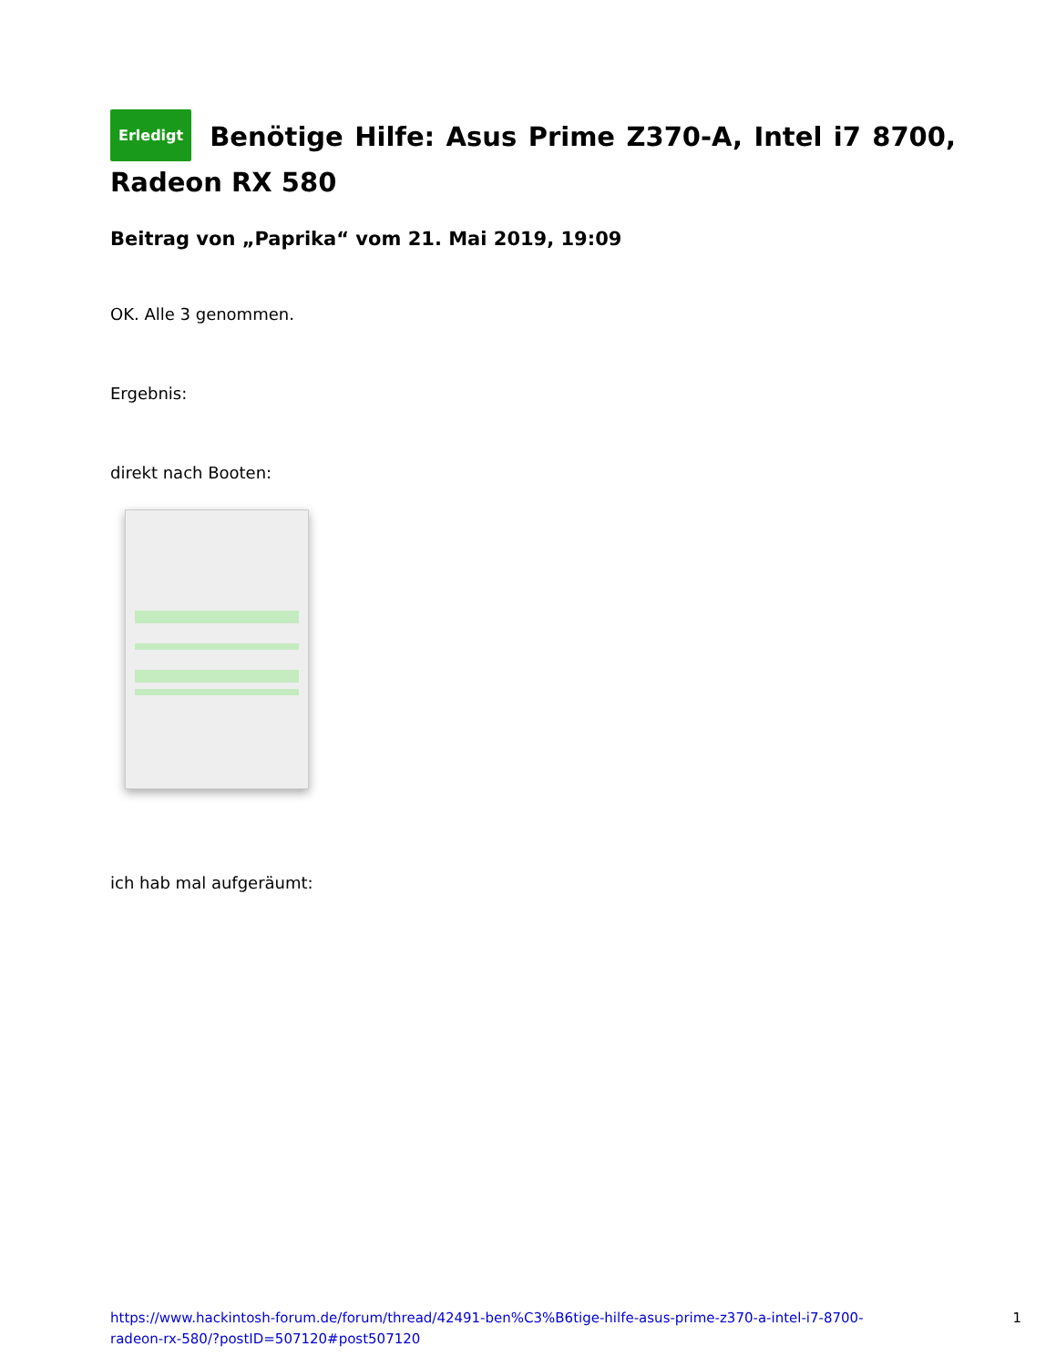Erledigt Benötige Hilfe: Asus Prime Z370-A, Intel i7 8700, Radeon RX 580
Beitrag von „Paprika“ vom 21. Mai 2019, 19:09
OK. Alle 3 genommen.
Ergebnis:
direkt nach Booten:
ich hab mal aufgeräumt:
https://www.hackintosh-forum.de/forum/thread/42491-ben%C3%B6tige-hilfe-asus-prime-z370-a-intel-i7-8700-
radeon-rx-580/?postID=507120#post507120
1